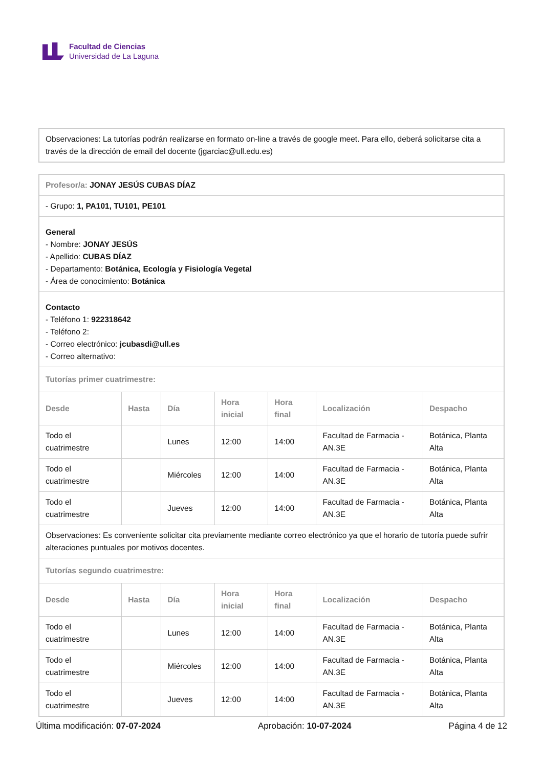Facultad de Ciencias
Universidad de La Laguna
Observaciones: La tutorías podrán realizarse en formato on-line a través de google meet. Para ello, deberá solicitarse cita a través de la dirección de email del docente (jgarciac@ull.edu.es)
| Profesor/a: JONAY JESÚS CUBAS DÍAZ | | | | | | |
| - Grupo: 1, PA101, TU101, PE101 | | | | | | |
| General - Nombre: JONAY JESÚS - Apellido: CUBAS DÍAZ - Departamento: Botánica, Ecología y Fisiología Vegetal - Área de conocimiento: Botánica | | | | | | |
| Contacto - Teléfono 1: 922318642 - Teléfono 2: - Correo electrónico: jcubasdi@ull.es - Correo alternativo: | | | | | | |
| Tutorías primer cuatrimestre: | | | | | | |
| Desde | Hasta | Día | Hora inicial | Hora final | Localización | Despacho |
| Todo el cuatrimestre | | Lunes | 12:00 | 14:00 | Facultad de Farmacia - AN.3E | Botánica, Planta Alta |
| Todo el cuatrimestre | | Miércoles | 12:00 | 14:00 | Facultad de Farmacia - AN.3E | Botánica, Planta Alta |
| Todo el cuatrimestre | | Jueves | 12:00 | 14:00 | Facultad de Farmacia - AN.3E | Botánica, Planta Alta |
| Observaciones: Es conveniente solicitar cita previamente mediante correo electrónico ya que el horario de tutoría puede sufrir alteraciones puntuales por motivos docentes. | | | | | | |
| Tutorías segundo cuatrimestre: | | | | | | |
| Desde | Hasta | Día | Hora inicial | Hora final | Localización | Despacho |
| Todo el cuatrimestre | | Lunes | 12:00 | 14:00 | Facultad de Farmacia - AN.3E | Botánica, Planta Alta |
| Todo el cuatrimestre | | Miércoles | 12:00 | 14:00 | Facultad de Farmacia - AN.3E | Botánica, Planta Alta |
| Todo el cuatrimestre | | Jueves | 12:00 | 14:00 | Facultad de Farmacia - AN.3E | Botánica, Planta Alta |
Última modificación: 07-07-2024 Aprobación: 10-07-2024 Página 4 de 12